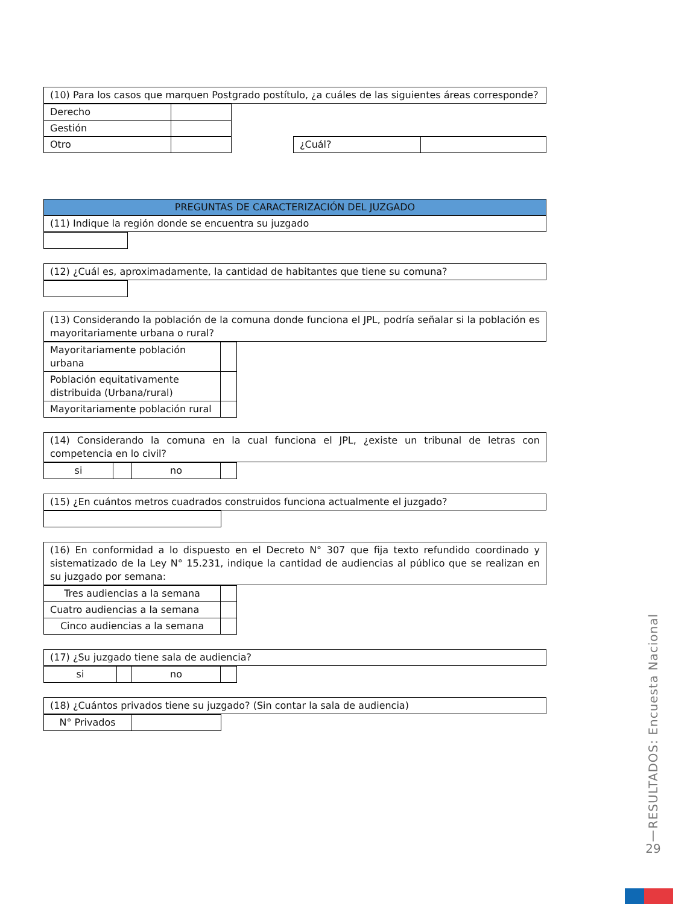| (10) Para los casos que marquen Postgrado postítulo, ¿a cuáles de las siguientes áreas corresponde? |
| Derecho | |
| Gestión | |
| Otro | |
| ¿Cuál? | |
| PREGUNTAS DE CARACTERIZACIÓN DEL JUZGADO |
| (11) Indique la región donde se encuentra su juzgado |
| (12) ¿Cuál es, aproximadamente, la cantidad de habitantes que tiene su comuna? |
| (13) Considerando la población de la comuna donde funciona el JPL, podría señalar si la población es mayoritariamente urbana o rural? |
| Mayoritariamente población urbana | |
| Población equitativamente distribuida (Urbana/rural) | |
| Mayoritariamente población rural | |
| (14) Considerando la comuna en la cual funciona el JPL, ¿existe un tribunal de letras con competencia en lo civil? |
| si | | no | |
| (15) ¿En cuántos metros cuadrados construidos funciona actualmente el juzgado? |
| (16) En conformidad a lo dispuesto en el Decreto N° 307 que fija texto refundido coordinado y sistematizado de la Ley N° 15.231, indique la cantidad de audiencias al público que se realizan en su juzgado por semana: |
| Tres audiencias a la semana | |
| Cuatro audiencias a la semana | |
| Cinco audiencias a la semana | |
| (17) ¿Su juzgado tiene sala de audiencia? |
| si | | no | |
| (18) ¿Cuántos privados tiene su juzgado? (Sin contar la sala de audiencia) |
| N° Privados | |
RESULTADOS: Encuesta Nacional
|
29